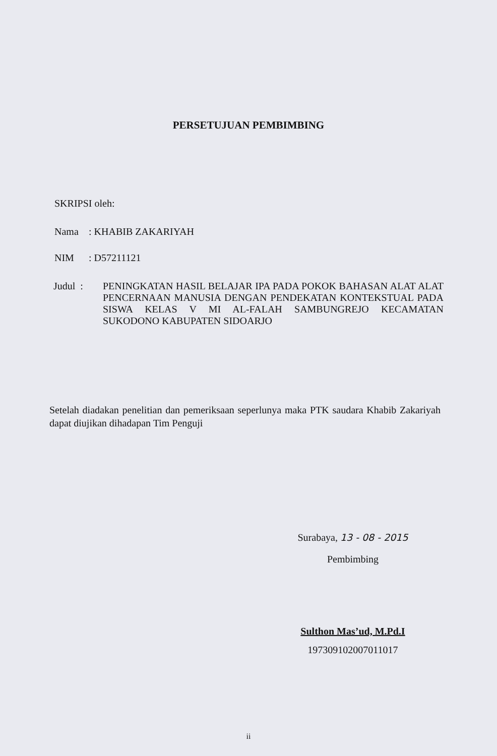PERSETUJUAN PEMBIMBING
SKRIPSI oleh:
Nama: KHABIB ZAKARIYAH
NIM: D57211121
Judul : PENINGKATAN HASIL BELAJAR IPA PADA POKOK BAHASAN ALAT ALAT PENCERNAAN MANUSIA DENGAN PENDEKATAN KONTEKSTUAL PADA SISWA KELAS V MI AL-FALAH SAMBUNGREJO KECAMATAN SUKODONO KABUPATEN SIDOARJO
Setelah diadakan penelitian dan pemeriksaan seperlunya maka PTK saudara Khabib Zakariyah dapat diujikan dihadapan Tim Penguji
Surabaya, 13 - 08 - 2015
Pembimbing
Sulthon Mas’ud, M.Pd.I
197309102007011017
ii